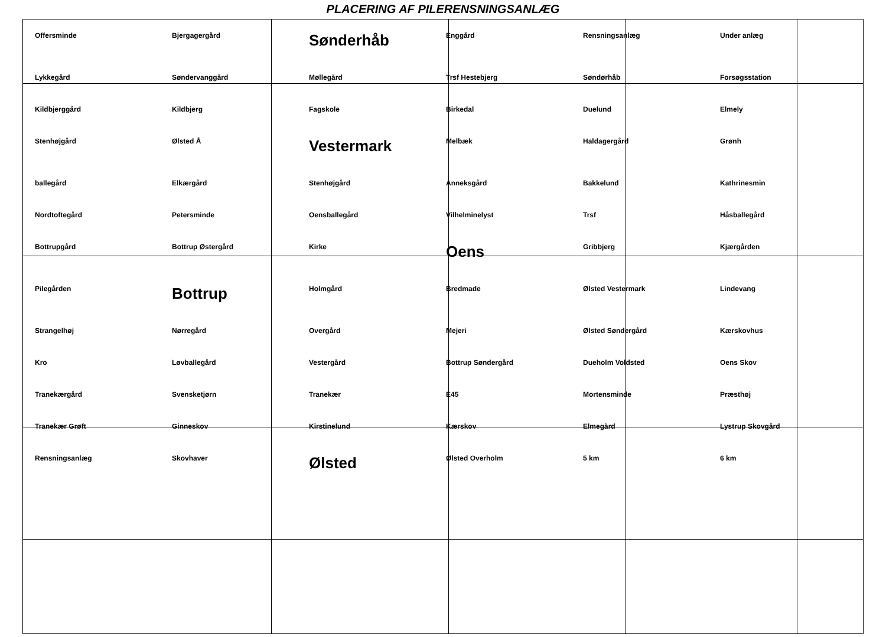PLACERING AF PILERENSNINGSANLÆG
Offersminde Bjergagergård Sønderhåb Enggård Rensningsanlæg Under anlæg Lykkegård Søndervanggård Møllegård Trsf Hestebjerg Søndørhåb Forsøgsstation Kildbjerggård Kildbjerg Fagskole Birkedal Duelund Elmely Stenhøjgård Ølsted Å Vestermark Melbæk Haldagergård Grønh ballegård Elkærgård Stenhøjgård Anneksgård Bakkelund Kathrinesmin Nordtoftegård Petersminde Oensballegård Vilhelminelyst Trsf Håsballegård Bottrupgård Bottrup Østergård Kirke Oens Gribbjerg Kjærgården Pilegården Bottrup Holmgård Bredmade Ølsted Vestermark Lindevang Strangelhøj Nørregård Overgård Mejeri Ølsted Søndergård Kærskovhus Kro Løvballegård Vestergård Bottrup Søndergård Dueholm Voldsted Oens Skov Tranekærgård Svensketjørn Tranekær E45 Mortensminde Præsthøj Tranekær Grøft Ginneskov Kirstinelund Kærskov Elmegård Lystrup Skovgård Rensningsanlæg Skovhaver Ølsted Ølsted Overholm 5 km 6 km